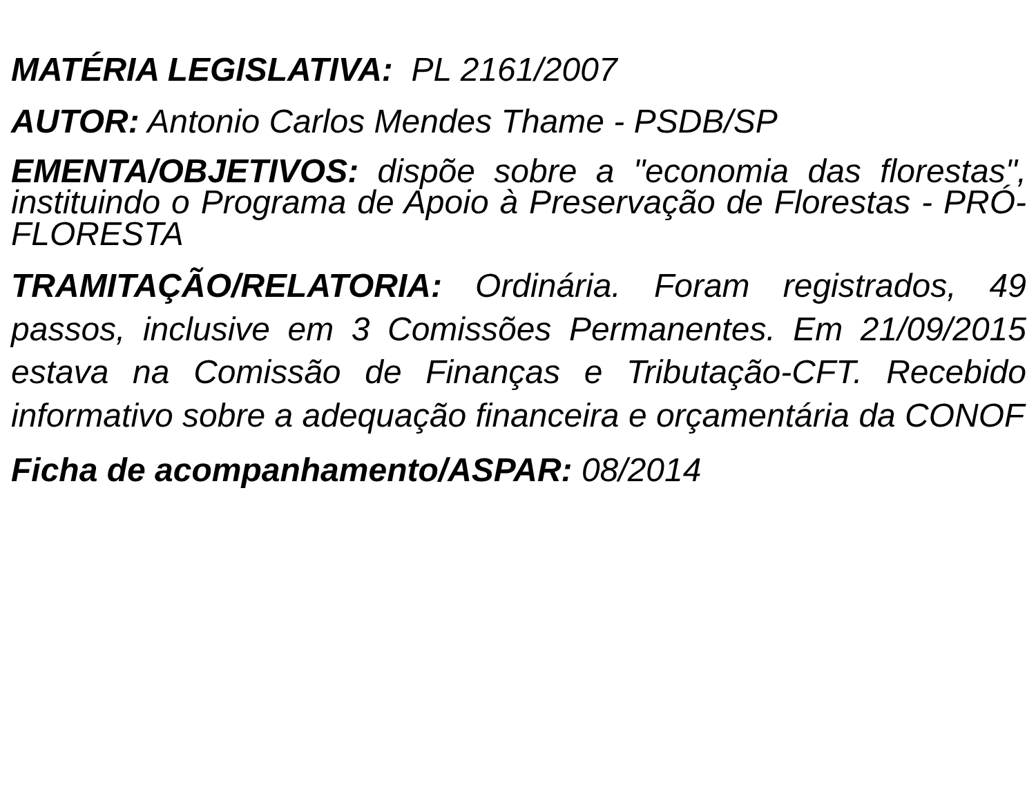MATÉRIA LEGISLATIVA: PL 2161/2007
AUTOR: Antonio Carlos Mendes Thame - PSDB/SP
EMENTA/OBJETIVOS: dispõe sobre a "economia das florestas", instituindo o Programa de Apoio à Preservação de Florestas - PRÓ-FLORESTA
TRAMITAÇÃO/RELATORIA: Ordinária. Foram registrados, 49 passos, inclusive em 3 Comissões Permanentes. Em 21/09/2015 estava na Comissão de Finanças e Tributação-CFT. Recebido informativo sobre a adequação financeira e orçamentária da CONOF
Ficha de acompanhamento/ASPAR: 08/2014